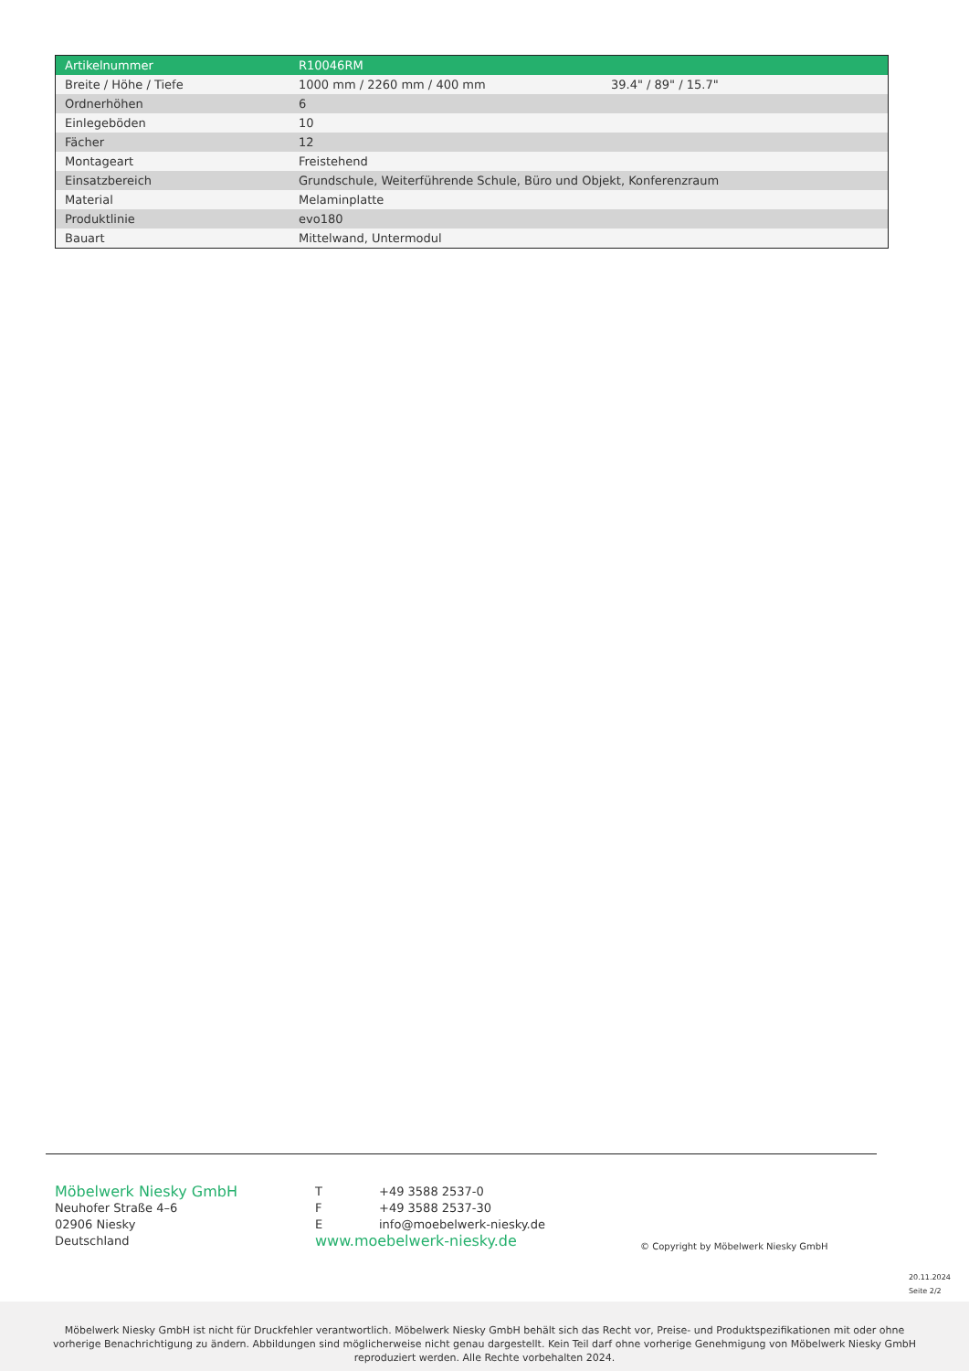| Artikelnummer | R10046RM | |
| Breite / Höhe / Tiefe | 1000 mm / 2260 mm / 400 mm | 39.4" / 89" / 15.7" |
| Ordnerhöhen | 6 | |
| Einlegeböden | 10 | |
| Fächer | 12 | |
| Montageart | Freistehend | |
| Einsatzbereich | Grundschule, Weiterführende Schule, Büro und Objekt, Konferenzraum | |
| Material | Melaminplatte | |
| Produktlinie | evo180 | |
| Bauart | Mittelwand, Untermodul | |
Möbelwerk Niesky GmbH
Neuhofer Straße 4–6
02906 Niesky
Deutschland
T +49 3588 2537-0
F +49 3588 2537-30
Einfo@moebelwerk-niesky.de
www.moebelwerk-niesky.de
© Copyright by Möbelwerk Niesky GmbH
20.11.2024
Seite 2/2
Möbelwerk Niesky GmbH ist nicht für Druckfehler verantwortlich. Möbelwerk Niesky GmbH behält sich das Recht vor, Preise- und Produktspezifikationen mit oder ohne
vorherige Benachrichtigung zu ändern. Abbildungen sind möglicherweise nicht genau dargestellt. Kein Teil darf ohne vorherige Genehmigung von Möbelwerk Niesky GmbH
reproduziert werden. Alle Rechte vorbehalten 2024.